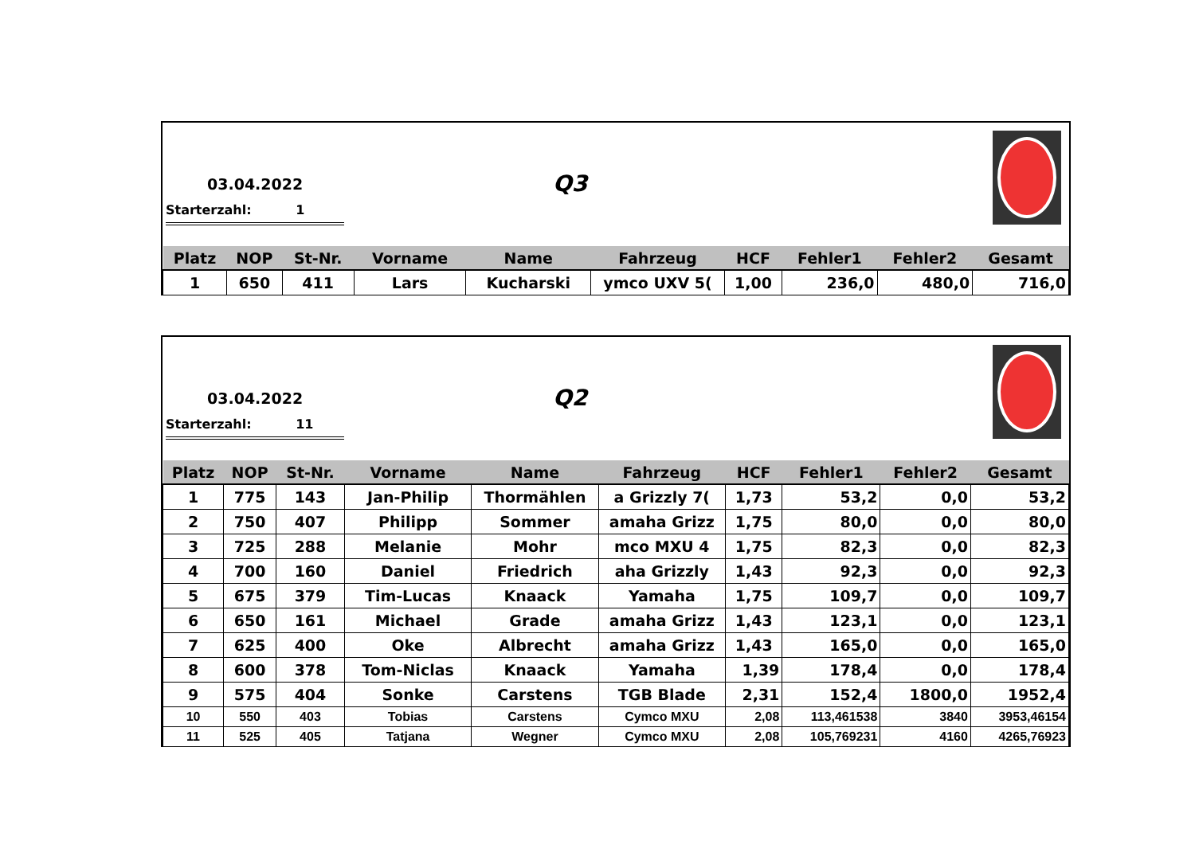03.04.2022 Q3
Starterzahl: 1
| Platz | NOP | St-Nr. | Vorname | Name | Fahrzeug | HCF | Fehler1 | Fehler2 | Gesamt |
| --- | --- | --- | --- | --- | --- | --- | --- | --- | --- |
| 1 | 650 | 411 | Lars | Kucharski | ymco UXV 5( | 1,00 | 236,0 | 480,0 | 716,0 |
03.04.2022 Q2
Starterzahl: 11
| Platz | NOP | St-Nr. | Vorname | Name | Fahrzeug | HCF | Fehler1 | Fehler2 | Gesamt |
| --- | --- | --- | --- | --- | --- | --- | --- | --- | --- |
| 1 | 775 | 143 | Jan-Philip | Thormählen | a Grizzly 7( | 1,73 | 53,2 | 0,0 | 53,2 |
| 2 | 750 | 407 | Philipp | Sommer | amaha Grizz | 1,75 | 80,0 | 0,0 | 80,0 |
| 3 | 725 | 288 | Melanie | Mohr | mco MXU 4 | 1,75 | 82,3 | 0,0 | 82,3 |
| 4 | 700 | 160 | Daniel | Friedrich | aha Grizzly | 1,43 | 92,3 | 0,0 | 92,3 |
| 5 | 675 | 379 | Tim-Lucas | Knaack | Yamaha | 1,75 | 109,7 | 0,0 | 109,7 |
| 6 | 650 | 161 | Michael | Grade | amaha Grizz | 1,43 | 123,1 | 0,0 | 123,1 |
| 7 | 625 | 400 | Oke | Albrecht | amaha Grizz | 1,43 | 165,0 | 0,0 | 165,0 |
| 8 | 600 | 378 | Tom-Niclas | Knaack | Yamaha | 1,39 | 178,4 | 0,0 | 178,4 |
| 9 | 575 | 404 | Sonke | Carstens | TGB Blade | 2,31 | 152,4 | 1800,0 | 1952,4 |
| 10 | 550 | 403 | Tobias | Carstens | Cymco MXU | 2,08 | 113,461538 | 3840 | 3953,46154 |
| 11 | 525 | 405 | Tatjana | Wegner | Cymco MXU | 2,08 | 105,769231 | 4160 | 4265,76923 |